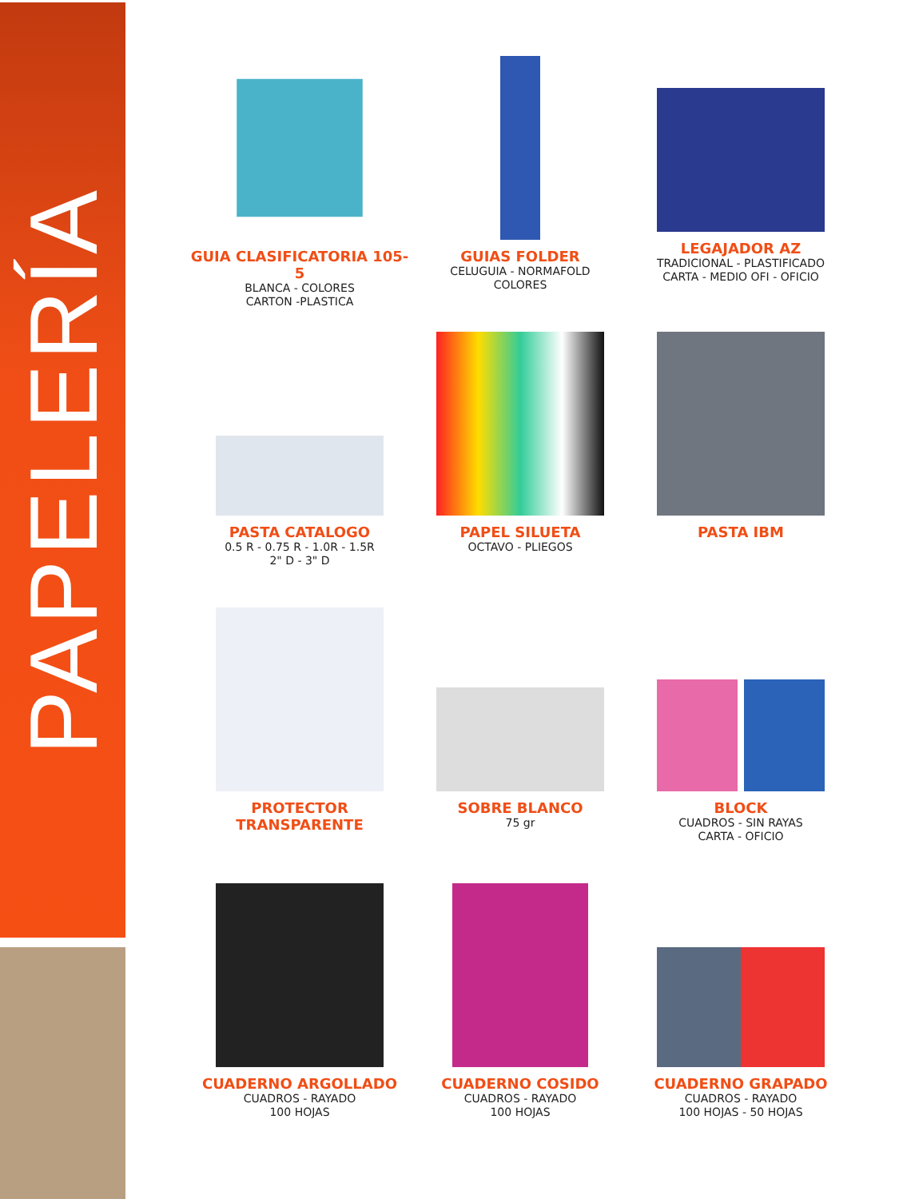PAPELERÍA
GUIA CLASIFICATORIA 105-5
BLANCA - COLORES
CARTON -PLASTICA
GUIAS FOLDER
CELUGUIA - NORMAFOLD
COLORES
LEGAJADOR AZ
TRADICIONAL - PLASTIFICADO
CARTA - MEDIO OFI - OFICIO
PASTA CATALOGO
0.5 R - 0.75 R - 1.0R - 1.5R
2" D - 3" D
PAPEL SILUETA
OCTAVO - PLIEGOS
PASTA IBM
PROTECTOR TRANSPARENTE
SOBRE BLANCO
75 gr
BLOCK
CUADROS - SIN RAYAS
CARTA - OFICIO
CUADERNO ARGOLLADO
CUADROS - RAYADO
100 HOJAS
CUADERNO COSIDO
CUADROS - RAYADO
100 HOJAS
CUADERNO GRAPADO
CUADROS - RAYADO
100 HOJAS - 50 HOJAS